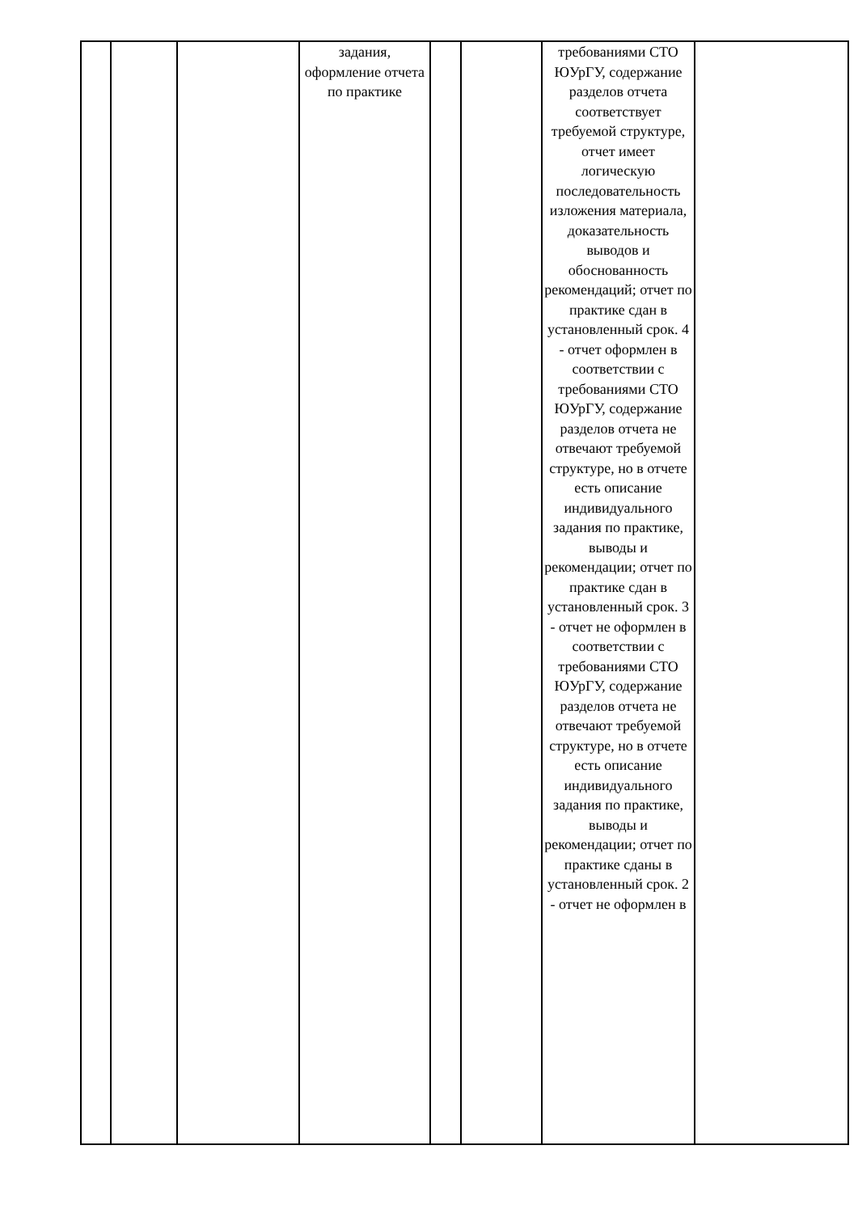| | | | задания, оформление отчета по практике | | | требованиями СТО ЮУрГУ, содержание разделов отчета соответствует требуемой структуре, отчет имеет логическую последовательность изложения материала, доказательность выводов и обоснованность рекомендаций; отчет по практике сдан в установленный срок. 4 - отчет оформлен в соответствии с требованиями СТО ЮУрГУ, содержание разделов отчета не отвечают требуемой структуре, но в отчете есть описание индивидуального задания по практике, выводы и рекомендации; отчет по практике сдан в установленный срок. 3 - отчет не оформлен в соответствии с требованиями СТО ЮУрГУ, содержание разделов отчета не отвечают требуемой структуре, но в отчете есть описание индивидуального задания по практике, выводы и рекомендации; отчет по практике сданы в установленный срок. 2 - отчет не оформлен в | |